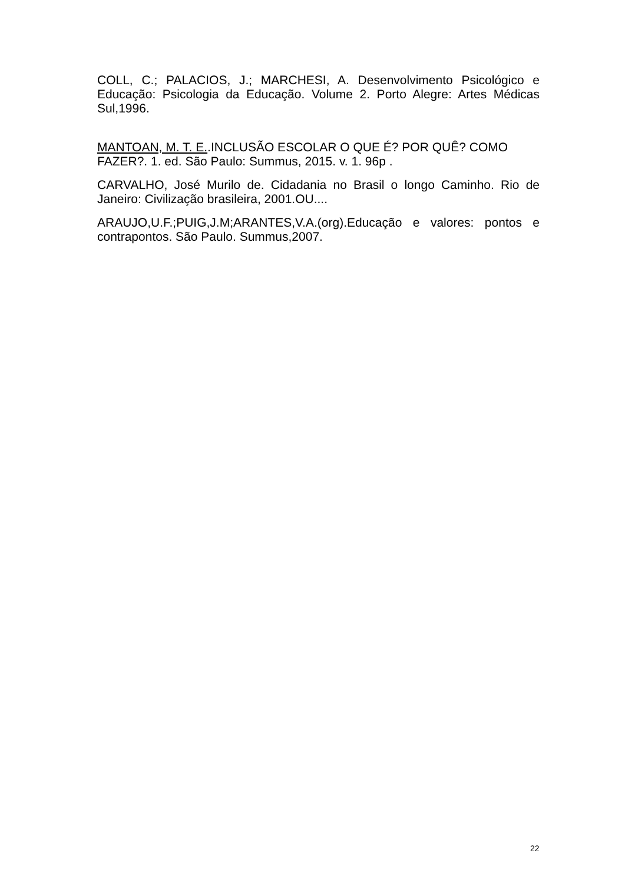COLL, C.; PALACIOS, J.; MARCHESI, A. Desenvolvimento Psicológico e Educação: Psicologia da Educação. Volume 2. Porto Alegre: Artes Médicas Sul,1996.
MANTOAN, M. T. E..INCLUSÃO ESCOLAR O QUE É? POR QUÊ? COMO FAZER?. 1. ed. São Paulo: Summus, 2015. v. 1. 96p .
CARVALHO, José Murilo de. Cidadania no Brasil o longo Caminho. Rio de Janeiro: Civilização brasileira, 2001.OU....
ARAUJO,U.F.;PUIG,J.M;ARANTES,V.A.(org).Educação e valores: pontos e contrapontos. São Paulo. Summus,2007.
22